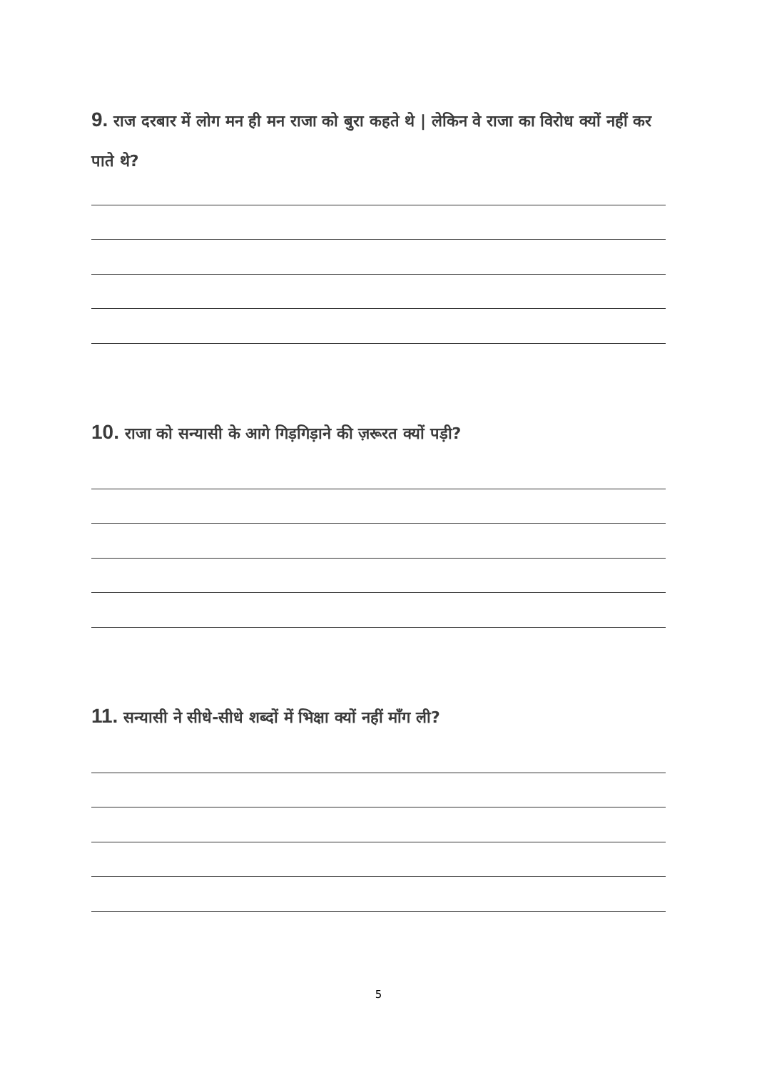9. राज दरबार में लोग मन ही मन राजा को बुरा कहते थे | लेकिन वे राजा का विरोध क्यों नहीं कर पाते थे?
10. राजा को सन्यासी के आगे गिड़गिड़ाने की ज़रूरत क्यों पड़ी?
11. सन्यासी ने सीधे-सीधे शब्दों में भिक्षा क्यों नहीं माँग ली?
5